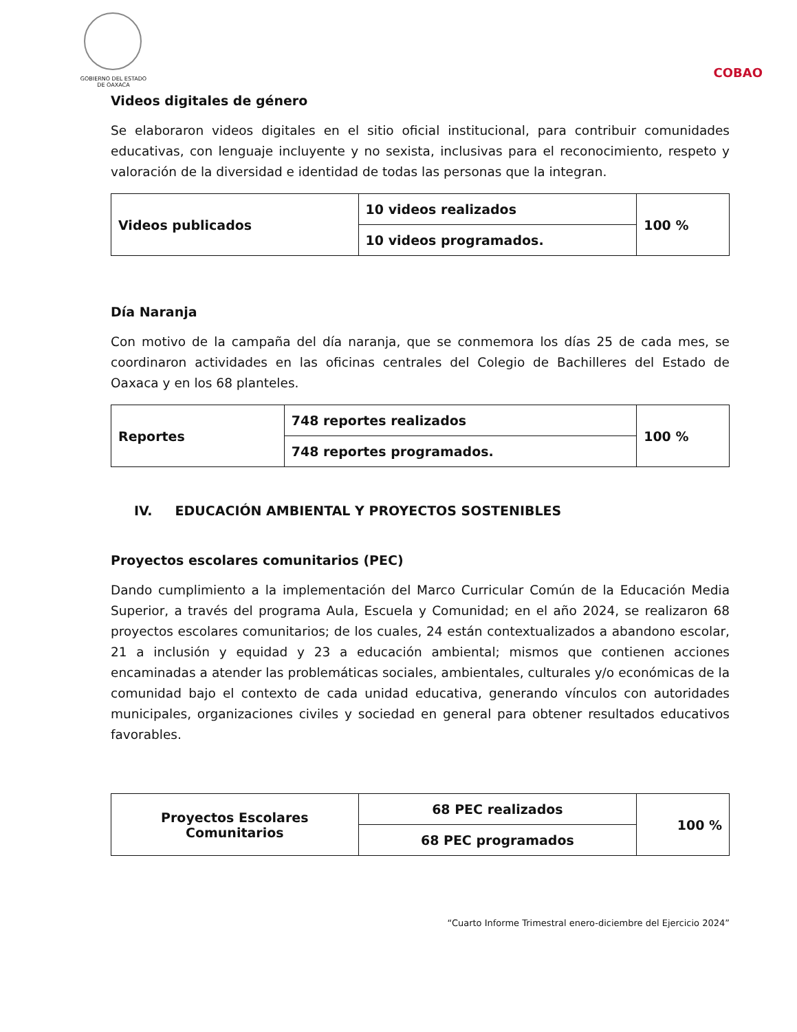GOBIERNO DEL ESTADO
DE OAXACA
COBAO
Videos digitales de género
Se elaboraron videos digitales en el sitio oficial institucional, para contribuir comunidades educativas, con lenguaje incluyente y no sexista, inclusivas para el reconocimiento, respeto y valoración de la diversidad e identidad de todas las personas que la integran.
| Videos publicados | 10 videos realizados | 100 % |
| | 10 videos programados. | |
Día Naranja
Con motivo de la campaña del día naranja, que se conmemora los días 25 de cada mes, se coordinaron actividades en las oficinas centrales del Colegio de Bachilleres del Estado de Oaxaca y en los 68 planteles.
| Reportes | 748 reportes realizados | 100 % |
| | 748 reportes programados. | |
IV. EDUCACIÓN AMBIENTAL Y PROYECTOS SOSTENIBLES
Proyectos escolares comunitarios (PEC)
Dando cumplimiento a la implementación del Marco Curricular Común de la Educación Media Superior, a través del programa Aula, Escuela y Comunidad; en el año 2024, se realizaron 68 proyectos escolares comunitarios; de los cuales, 24 están contextualizados a abandono escolar, 21 a inclusión y equidad y 23 a educación ambiental; mismos que contienen acciones encaminadas a atender las problemáticas sociales, ambientales, culturales y/o económicas de la comunidad bajo el contexto de cada unidad educativa, generando vínculos con autoridades municipales, organizaciones civiles y sociedad en general para obtener resultados educativos favorables.
| Proyectos Escolares Comunitarios | 68 PEC realizados | 100 % |
| | 68 PEC programados | |
“Cuarto Informe Trimestral enero-diciembre del Ejercicio 2024”